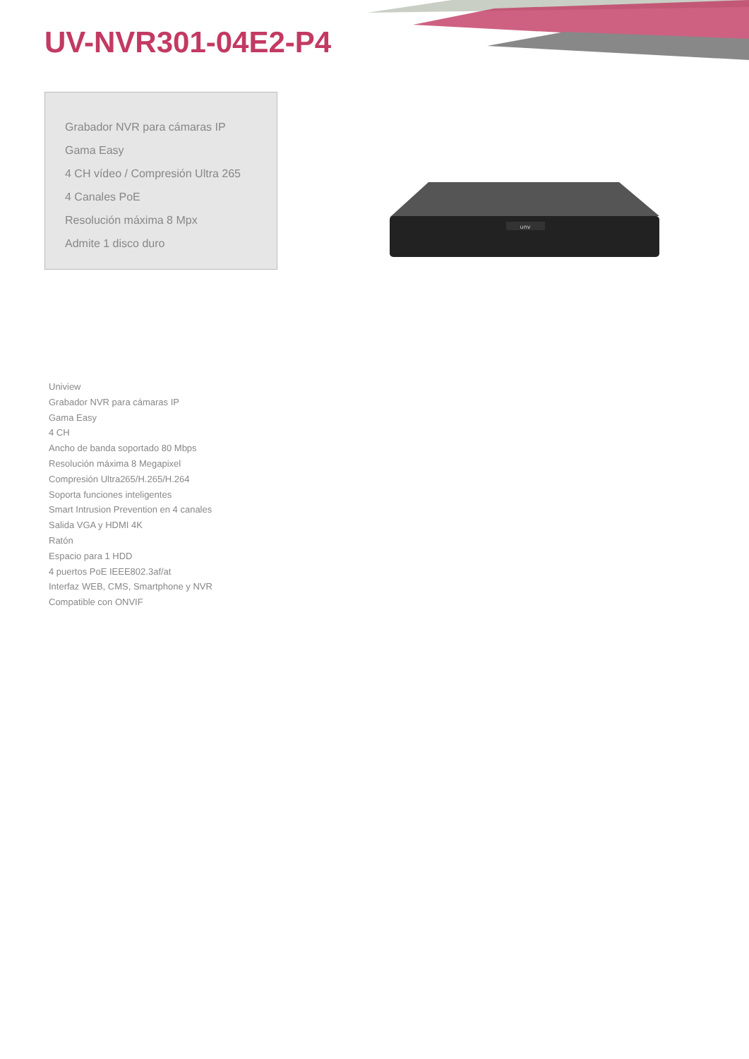UV-NVR301-04E2-P4
Grabador NVR para cámaras IP
Gama Easy
4 CH vídeo / Compresión Ultra 265
4 Canales PoE
Resolución máxima 8 Mpx
Admite 1 disco duro
unv
Uniview
Grabador NVR para cámaras IP
Gama Easy
4 CH
Ancho de banda soportado 80 Mbps
Resolución máxima 8 Megapixel
Compresión Ultra265/H.265/H.264
Soporta funciones inteligentes
Smart Intrusion Prevention en 4 canales
Salida VGA y HDMI 4K
Ratón
Espacio para 1 HDD
4 puertos PoE IEEE802.3af/at
Interfaz WEB, CMS, Smartphone y NVR
Compatible con ONVIF